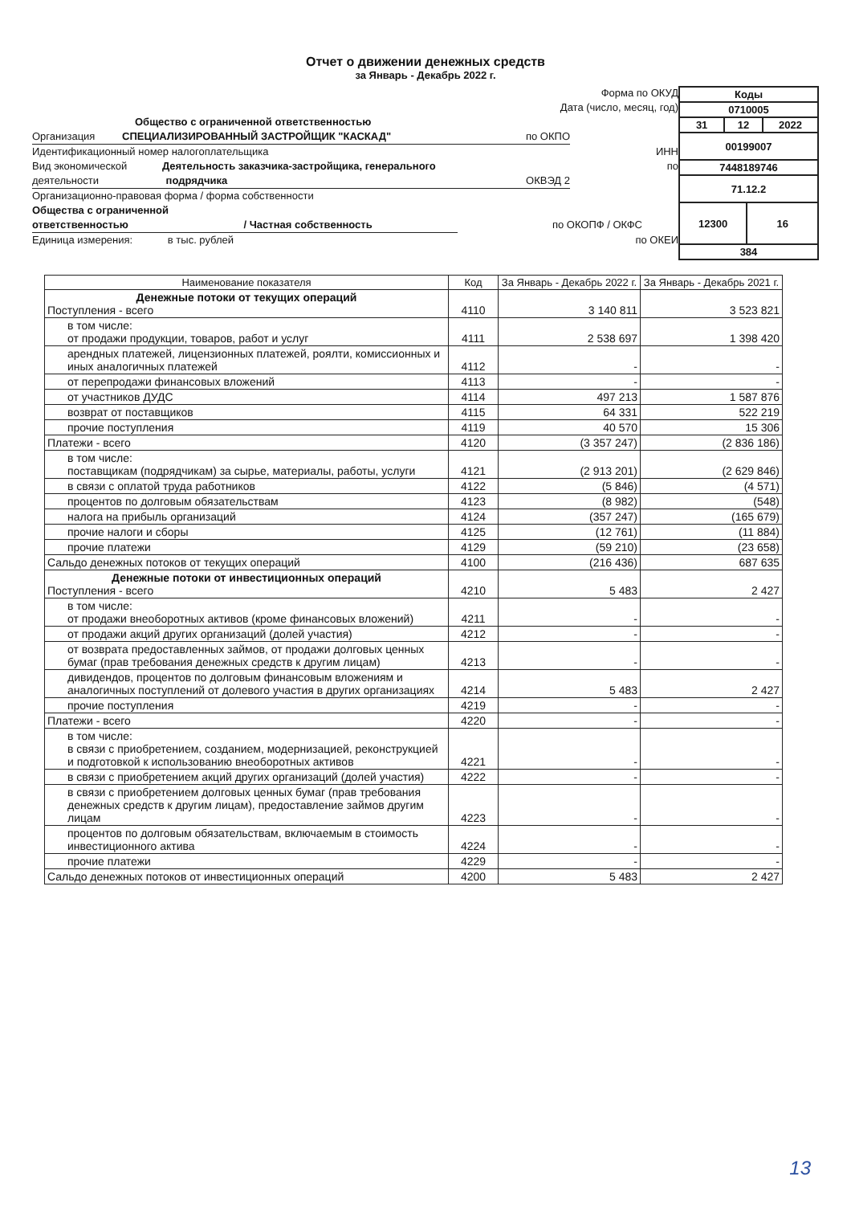Отчет о движении денежных средств
за Январь - Декабрь 2022 г.
Форма по ОКУД
Дата (число, месяц, год)
Общество с ограниченной ответственностью
Организация СПЕЦИАЛИЗИРОВАННЫЙ ЗАСТРОЙЩИК "КАСКАД" по ОКПО
Идентификационный номер налогоплательщика ИНН
Вид экономической Деятельность заказчика-застройщика, генерального по
деятельности подрядчика ОКВЭД 2
Организационно-правовая форма / форма собственности
Общества с ограниченной
ответственностью / Частная собственность по ОКОПФ / ОКФС
Единица измерения: в тыс. рублей по ОКЕИ
| Коды | | | |
| 0710005 | | | |
| 31 | 12 | | 2022 |
| 00199007 | | | |
| 7448189746 | | | |
| 71.12.2 | | | |
| 12300 | | 16 | |
| 384 | | | |
| Наименование показателя | Код | За Январь - Декабрь 2022 г. | За Январь - Декабрь 2021 г. |
| --- | --- | --- | --- |
| Денежные потоки от текущих операций Поступления - всего | 4110 | 3 140 811 | 3 523 821 |
| в том числе: от продажи продукции, товаров, работ и услуг | 4111 | 2 538 697 | 1 398 420 |
| арендных платежей, лицензионных платежей, роялти, комиссионных и иных аналогичных платежей | 4112 | - | - |
| от перепродажи финансовых вложений | 4113 | - | - |
| от участников ДУДС | 4114 | 497 213 | 1 587 876 |
| возврат от поставщиков | 4115 | 64 331 | 522 219 |
| прочие поступления | 4119 | 40 570 | 15 306 |
| Платежи - всего | 4120 | (3 357 247) | (2 836 186) |
| в том числе: поставщикам (подрядчикам) за сырье, материалы, работы, услуги | 4121 | (2 913 201) | (2 629 846) |
| в связи с оплатой труда работников | 4122 | (5 846) | (4 571) |
| процентов по долговым обязательствам | 4123 | (8 982) | (548) |
| налога на прибыль организаций | 4124 | (357 247) | (165 679) |
| прочие налоги и сборы | 4125 | (12 761) | (11 884) |
| прочие платежи | 4129 | (59 210) | (23 658) |
| Сальдо денежных потоков от текущих операций | 4100 | (216 436) | 687 635 |
| Денежные потоки от инвестиционных операций Поступления - всего | 4210 | 5 483 | 2 427 |
| в том числе: от продажи внеоборотных активов (кроме финансовых вложений) | 4211 | - | - |
| от продажи акций других организаций (долей участия) | 4212 | - | - |
| от возврата предоставленных займов, от продажи долговых ценных бумаг (прав требования денежных средств к другим лицам) | 4213 | - | - |
| дивидендов, процентов по долговым финансовым вложениям и аналогичных поступлений от долевого участия в других организациях | 4214 | 5 483 | 2 427 |
| прочие поступления | 4219 | - | - |
| Платежи - всего | 4220 | - | - |
| в том числе: в связи с приобретением, созданием, модернизацией, реконструкцией и подготовкой к использованию внеоборотных активов | 4221 | - | - |
| в связи с приобретением акций других организаций (долей участия) | 4222 | - | - |
| в связи с приобретением долговых ценных бумаг (прав требования денежных средств к другим лицам), предоставление займов другим лицам | 4223 | - | - |
| процентов по долговым обязательствам, включаемым в стоимость инвестиционного актива | 4224 | - | - |
| прочие платежи | 4229 | - | - |
| Сальдо денежных потоков от инвестиционных операций | 4200 | 5 483 | 2 427 |
13